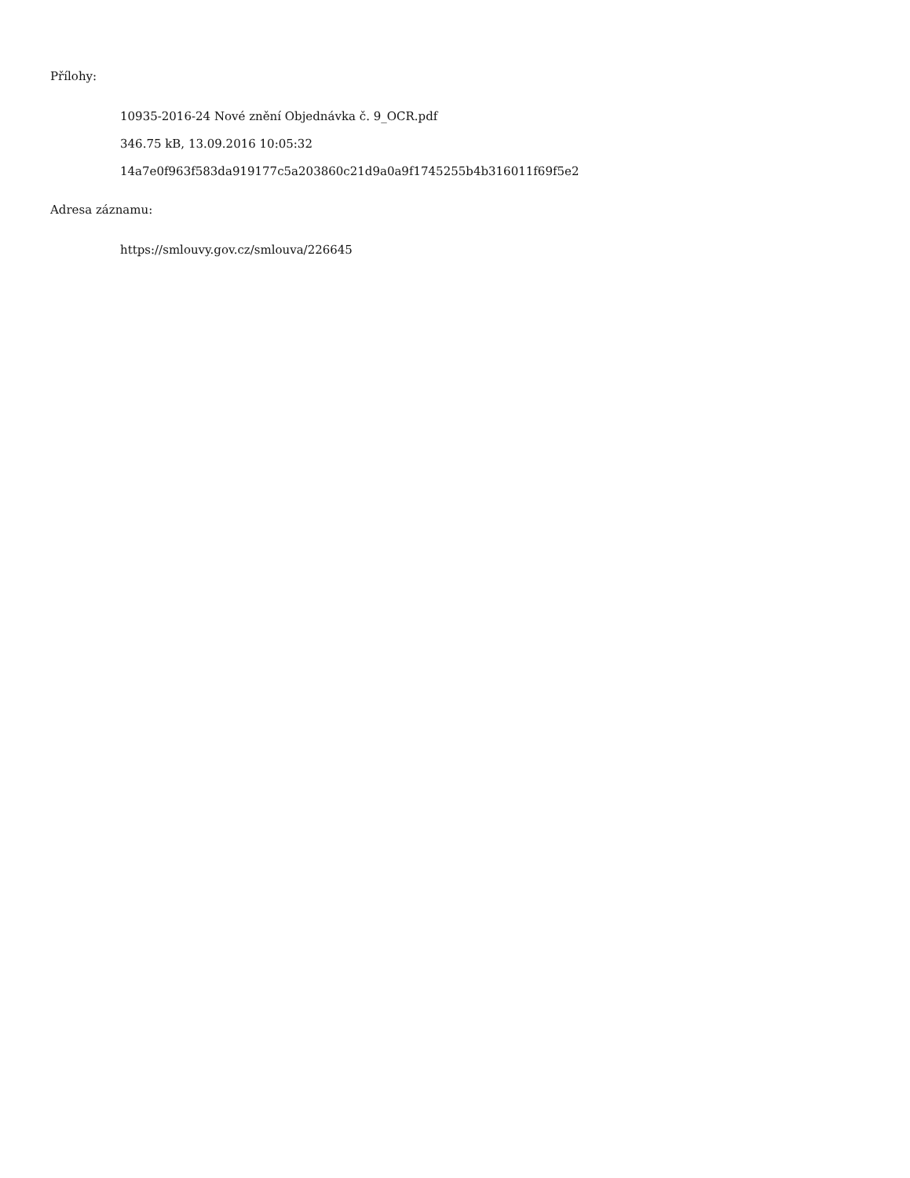Přílohy:
10935-2016-24 Nové znění Objednávka č. 9_OCR.pdf
346.75 kB, 13.09.2016 10:05:32
14a7e0f963f583da919177c5a203860c21d9a0a9f1745255b4b316011f69f5e2
Adresa záznamu:
https://smlouvy.gov.cz/smlouva/226645